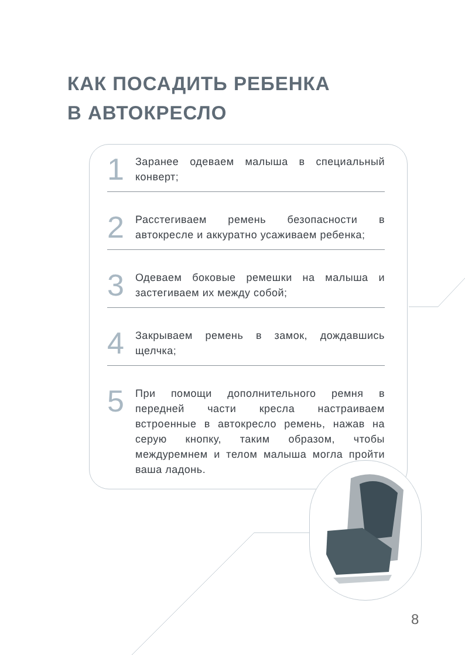КАК ПОСАДИТЬ РЕБЕНКА
В АВТОКРЕСЛО
1
Заранее одеваем малыша в специальный конверт;
2
Расстегиваем ремень безопасности в автокресле и аккуратно усаживаем ребенка;
3
Одеваем боковые ремешки на малыша и застегиваем их между собой;
4
Закрываем ремень в замок, дождавшись щелчка;
5
При помощи дополнительного ремня в передней части кресла настраиваем встроенные в автокресло ремень, нажав на серую кнопку, таким образом, чтобы междуремнем и телом малыша могла пройти ваша ладонь.
8